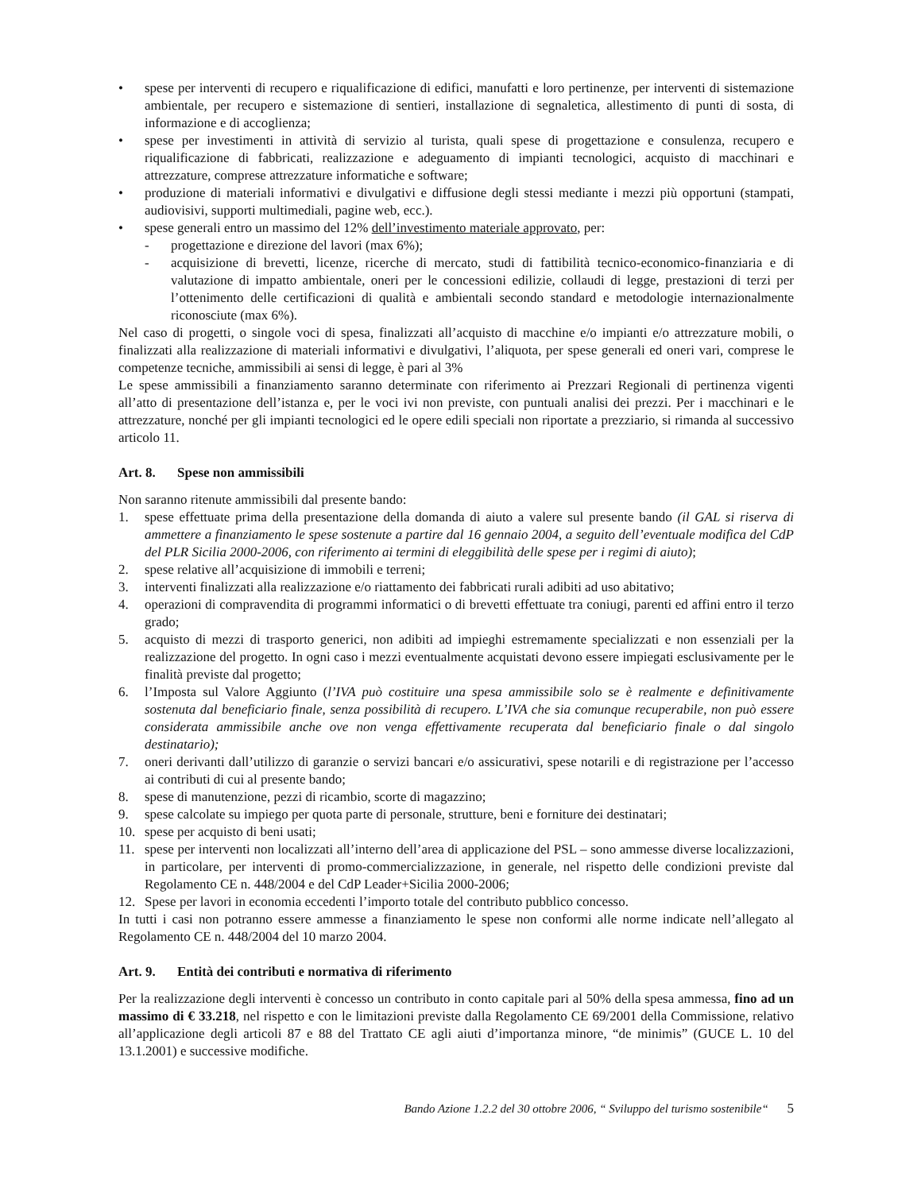• spese per interventi di recupero e riqualificazione di edifici, manufatti e loro pertinenze, per interventi di sistemazione ambientale, per recupero e sistemazione di sentieri, installazione di segnaletica, allestimento di punti di sosta, di informazione e di accoglienza;
• spese per investimenti in attività di servizio al turista, quali spese di progettazione e consulenza, recupero e riqualificazione di fabbricati, realizzazione e adeguamento di impianti tecnologici, acquisto di macchinari e attrezzature, comprese attrezzature informatiche e software;
• produzione di materiali informativi e divulgativi e diffusione degli stessi mediante i mezzi più opportuni (stampati, audiovisivi, supporti multimediali, pagine web, ecc.).
• spese generali entro un massimo del 12% dell’investimento materiale approvato, per:
- progettazione e direzione del lavori (max 6%);
- acquisizione di brevetti, licenze, ricerche di mercato, studi di fattibilità tecnico-economico-finanziaria e di valutazione di impatto ambientale, oneri per le concessioni edilizie, collaudi di legge, prestazioni di terzi per l’ottenimento delle certificazioni di qualità e ambientali secondo standard e metodologie internazionalmente riconosciute (max 6%).
Nel caso di progetti, o singole voci di spesa, finalizzati all’acquisto di macchine e/o impianti e/o attrezzature mobili, o finalizzati alla realizzazione di materiali informativi e divulgativi, l’aliquota, per spese generali ed oneri vari, comprese le competenze tecniche, ammissibili ai sensi di legge, è pari al 3%
Le spese ammissibili a finanziamento saranno determinate con riferimento ai Prezzari Regionali di pertinenza vigenti all’atto di presentazione dell’istanza e, per le voci ivi non previste, con puntuali analisi dei prezzi. Per i macchinari e le attrezzature, nonché per gli impianti tecnologici ed le opere edili speciali non riportate a prezziario, si rimanda al successivo articolo 11.
Art. 8. Spese non ammissibili
Non saranno ritenute ammissibili dal presente bando:
1. spese effettuate prima della presentazione della domanda di aiuto a valere sul presente bando (il GAL si riserva di ammettere a finanziamento le spese sostenute a partire dal 16 gennaio 2004, a seguito dell’eventuale modifica del CdP del PLR Sicilia 2000-2006, con riferimento ai termini di eleggibilità delle spese per i regimi di aiuto);
2. spese relative all’acquisizione di immobili e terreni;
3. interventi finalizzati alla realizzazione e/o riattamento dei fabbricati rurali adibiti ad uso abitativo;
4. operazioni di compravendita di programmi informatici o di brevetti effettuate tra coniugi, parenti ed affini entro il terzo grado;
5. acquisto di mezzi di trasporto generici, non adibiti ad impieghi estremamente specializzati e non essenziali per la realizzazione del progetto. In ogni caso i mezzi eventualmente acquistati devono essere impiegati esclusivamente per le finalità previste dal progetto;
6. l’Imposta sul Valore Aggiunto (l’IVA può costituire una spesa ammissibile solo se è realmente e definitivamente sostenuta dal beneficiario finale, senza possibilità di recupero. L’IVA che sia comunque recuperabile, non può essere considerata ammissibile anche ove non venga effettivamente recuperata dal beneficiario finale o dal singolo destinatario);
7. oneri derivanti dall’utilizzo di garanzie o servizi bancari e/o assicurativi, spese notarili e di registrazione per l’accesso ai contributi di cui al presente bando;
8. spese di manutenzione, pezzi di ricambio, scorte di magazzino;
9. spese calcolate su impiego per quota parte di personale, strutture, beni e forniture dei destinatari;
10. spese per acquisto di beni usati;
11. spese per interventi non localizzati all’interno dell’area di applicazione del PSL – sono ammesse diverse localizzazioni, in particolare, per interventi di promo-commercializzazione, in generale, nel rispetto delle condizioni previste dal Regolamento CE n. 448/2004 e del CdP Leader+Sicilia 2000-2006;
12. Spese per lavori in economia eccedenti l’importo totale del contributo pubblico concesso.
In tutti i casi non potranno essere ammesse a finanziamento le spese non conformi alle norme indicate nell’allegato al Regolamento CE n. 448/2004 del 10 marzo 2004.
Art. 9. Entità dei contributi e normativa di riferimento
Per la realizzazione degli interventi è concesso un contributo in conto capitale pari al 50% della spesa ammessa, fino ad un massimo di € 33.218, nel rispetto e con le limitazioni previste dalla Regolamento CE 69/2001 della Commissione, relativo all’applicazione degli articoli 87 e 88 del Trattato CE agli aiuti d’importanza minore, “de minimis” (GUCE L. 10 del 13.1.2001) e successive modifiche.
Bando Azione 1.2.2 del 30 ottobre 2006, “ Sviluppo del turismo sostenibile“ 5